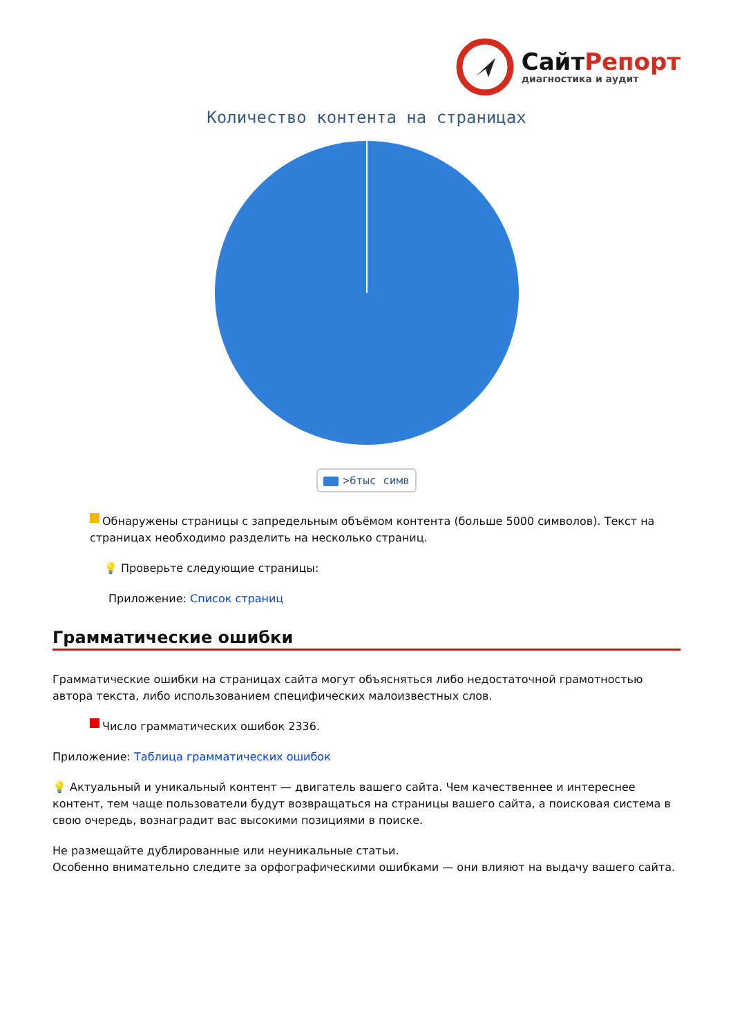СайтРепорт
диагностика и аудит
Количество контента на страницах
>6тыс симв
Обнаружены страницы с запредельным объёмом контента (больше 5000 символов). Текст на страницах необходимо разделить на несколько страниц.
💡 Проверьте следующие страницы:
Приложение: Список страниц
Грамматические ошибки
Грамматические ошибки на страницах сайта могут объясняться либо недостаточной грамотностью автора текста, либо использованием специфических малоизвестных слов.
Число грамматических ошибок 2336.
Приложение: Таблица грамматических ошибок
💡 Актуальный и уникальный контент — двигатель вашего сайта. Чем качественнее и интереснее контент, тем чаще пользователи будут возвращаться на страницы вашего сайта, а поисковая система в свою очередь, вознаградит вас высокими позициями в поиске.
Не размещайте дублированные или неуникальные статьи.
Особенно внимательно следите за орфографическими ошибками — они влияют на выдачу вашего сайта.